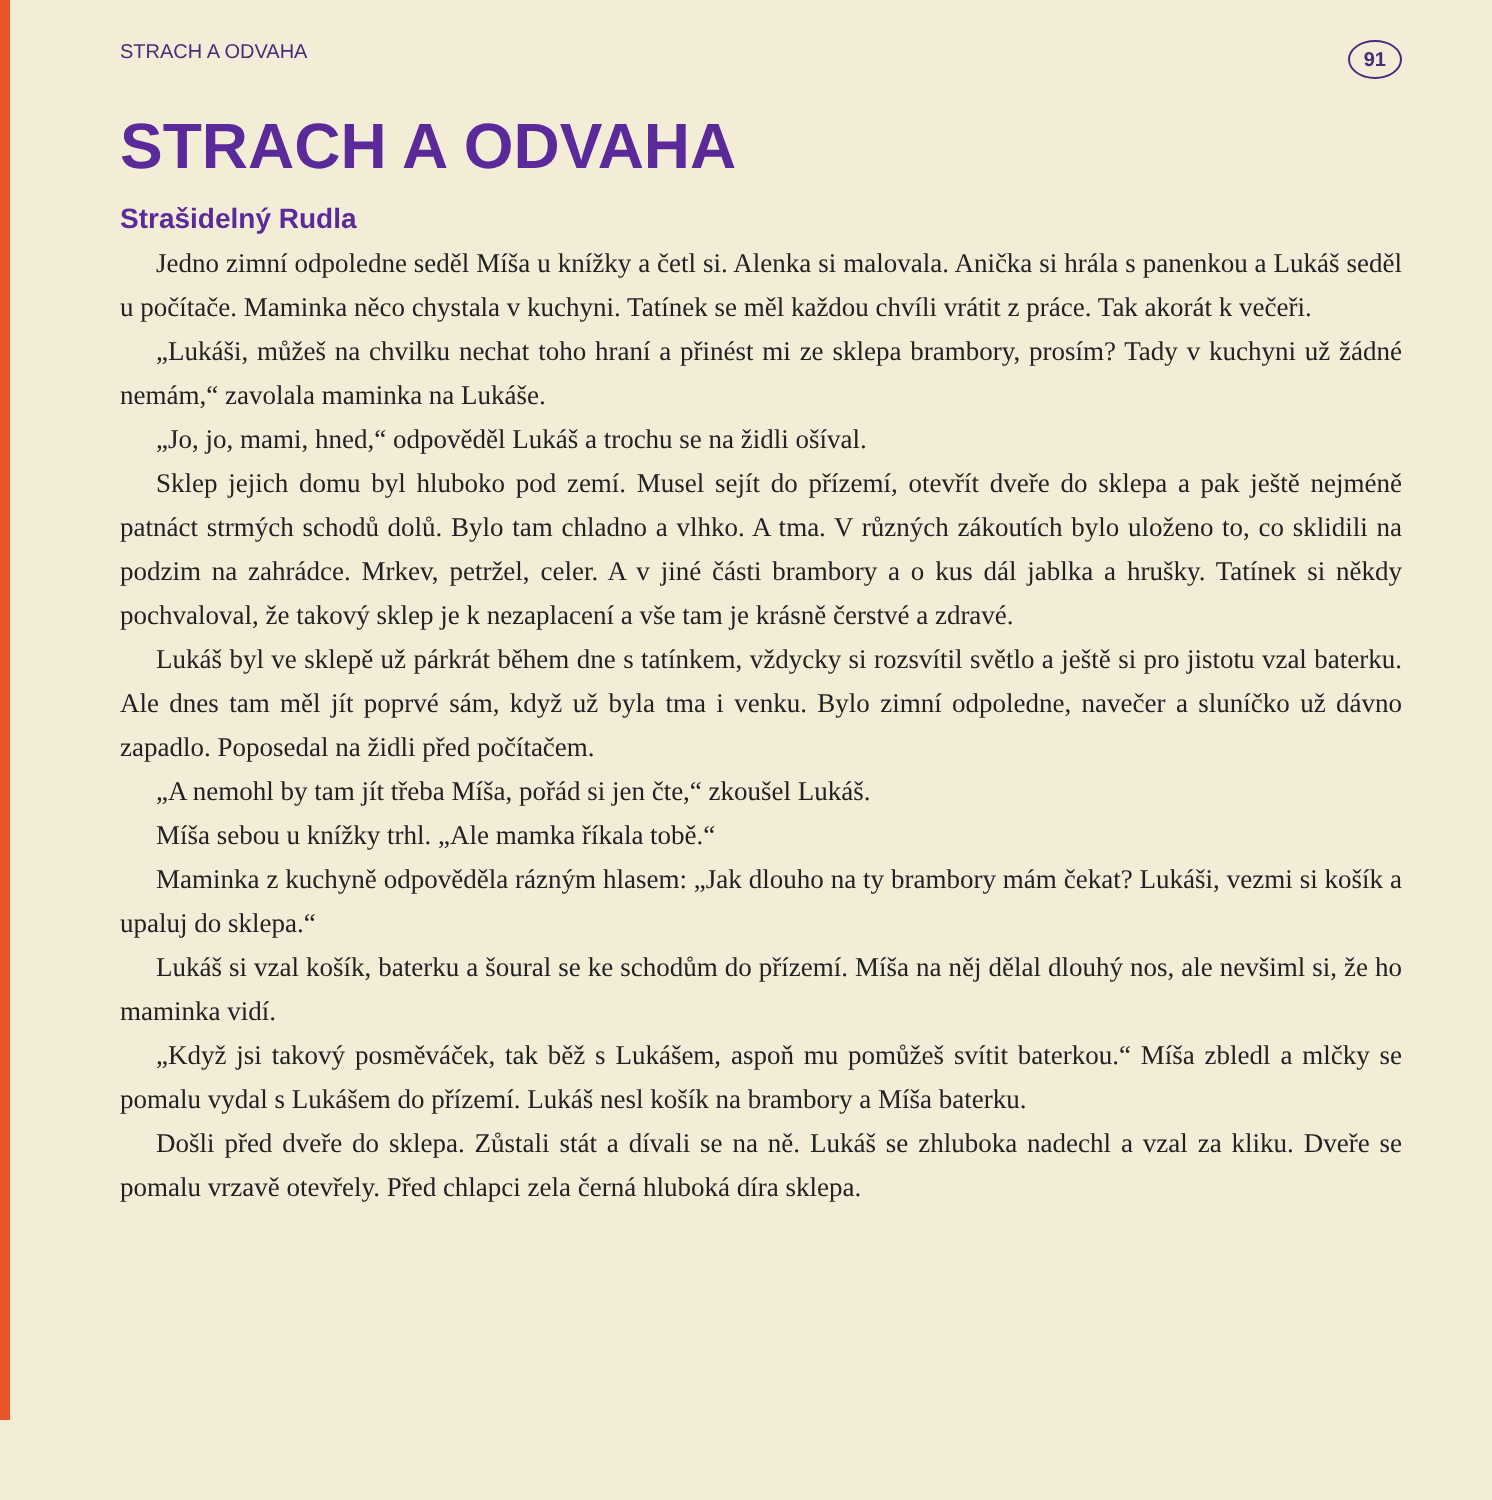STRACH A ODVAHA 91
STRACH A ODVAHA
Strašidelný Rudla
Jedno zimní odpoledne seděl Míša u knížky a četl si. Alenka si malovala. Anička si hrála s panenkou a Lukáš seděl u počítače. Maminka něco chystala v kuchyni. Tatínek se měl každou chvíli vrátit z práce. Tak akorát k večeři.
„Lukáši, můžeš na chvilku nechat toho hraní a přinést mi ze sklepa brambory, prosím? Tady v kuchyni už žádné nemám,“ zavolala maminka na Lukáše.
„Jo, jo, mami, hned,“ odpověděl Lukáš a trochu se na židli ošíval.
Sklep jejich domu byl hluboko pod zemí. Musel sejít do přízemí, otevřít dveře do sklepa a pak ještě nejméně patnáct strmých schodů dolů. Bylo tam chladno a vlhko. A tma. V různých zákoutích bylo uloženo to, co sklidili na podzim na zahrádce. Mrkev, petržel, celer. A v jiné části brambory a o kus dál jablka a hrušky. Tatínek si někdy pochvaloval, že takový sklep je k nezaplacení a vše tam je krásně čerstvé a zdravé.
Lukáš byl ve sklepě už párkrát během dne s tatínkem, vždycky si rozsvítil světlo a ještě si pro jistotu vzal baterku. Ale dnes tam měl jít poprvé sám, když už byla tma i venku. Bylo zimní odpoledne, navečer a sluníčko už dávno zapadlo. Poposedal na židli před počítačem.
„A nemohl by tam jít třeba Míša, pořád si jen čte,“ zkoušel Lukáš.
Míša sebou u knížky trhl. „Ale mamka říkala tobě.“
Maminka z kuchyně odpověděla rázným hlasem: „Jak dlouho na ty brambory mám čekat? Lukáši, vezmi si košík a upaluj do sklepa.“
Lukáš si vzal košík, baterku a šoural se ke schodům do přízemí. Míša na něj dělal dlouhý nos, ale nevšiml si, že ho maminka vidí.
„Když jsi takový posměváček, tak běž s Lukášem, aspoň mu pomůžeš svítit baterkou.“ Míša zbledl a mlčky se pomalu vydal s Lukášem do přízemí. Lukáš nesl košík na brambory a Míša baterku.
Došli před dveře do sklepa. Zůstali stát a dívali se na ně. Lukáš se zhluboka nadechl a vzal za kliku. Dveře se pomalu vrzavě otevřely. Před chlapci zela černá hluboká díra sklepa.